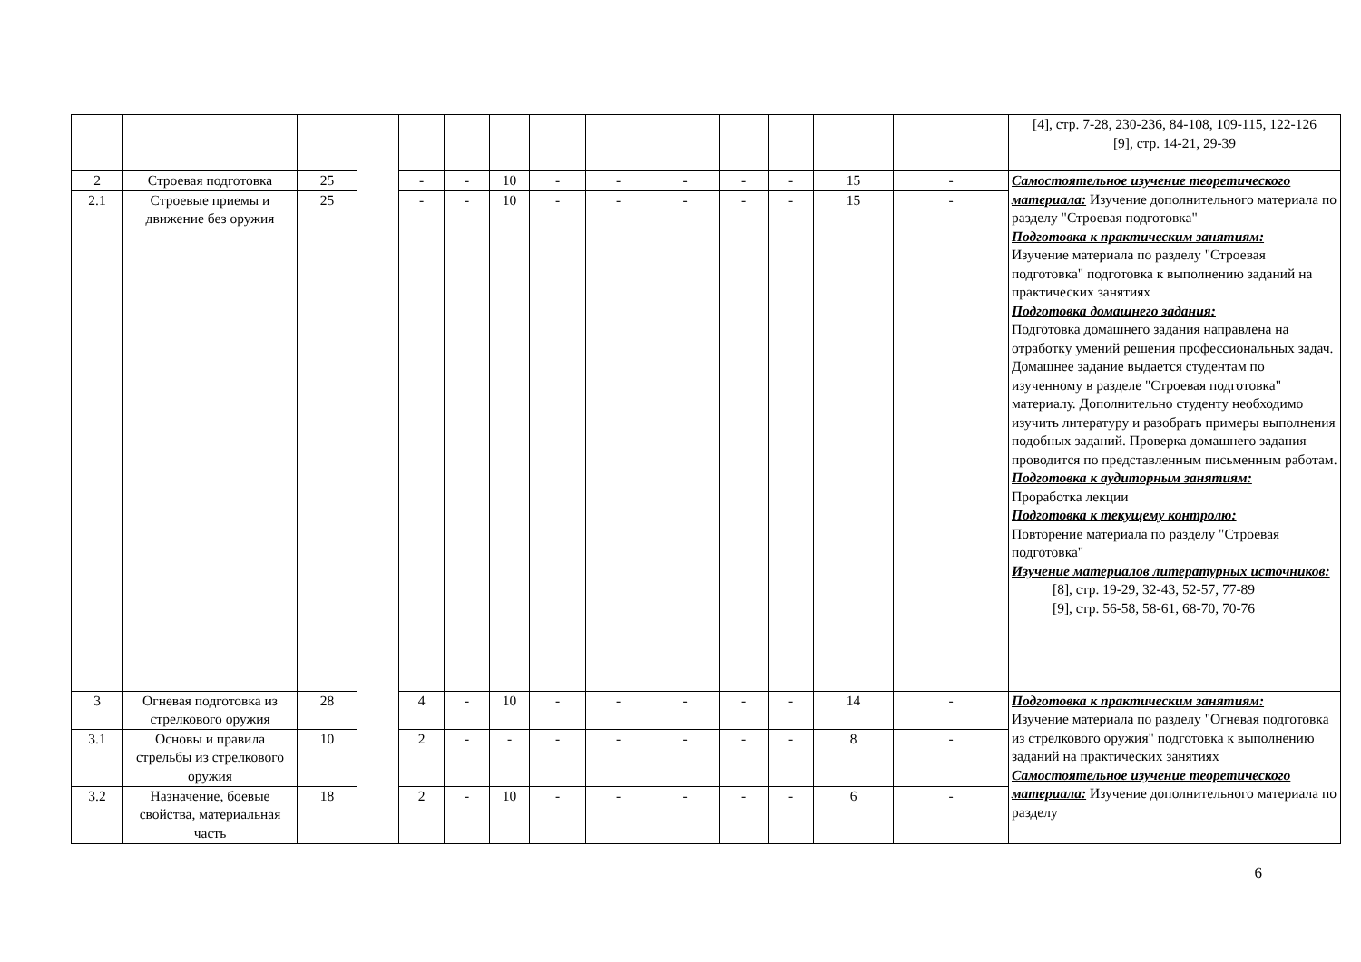| | | | | | | | | | | | | | | [4], стр. 7-28, 230-236, 84-108, 109-115, 122-126 [9], стр. 14-21, 29-39 |
| 2 | Строевая подготовка | 25 | | - | - | 10 | - | - | - | - | - | 15 | - | Самостоятельное изучение теоретического материала: Изучение дополнительного материала по разделу "Строевая подготовка" Подготовка к практическим занятиям: Изучение материала по разделу "Строевая подготовка" подготовка к выполнению заданий на практических занятиях Подготовка домашнего задания: Подготовка домашнего задания направлена на отработку умений решения профессиональных задач. Домашнее задание выдается студентам по изученному в разделе "Строевая подготовка" материалу. Дополнительно студенту необходимо изучить литературу и разобрать примеры выполнения подобных заданий. Проверка домашнего задания проводится по представленным письменным работам. Подготовка к аудиторным занятиям: Проработка лекции Подготовка к текущему контролю: Повторение материала по разделу "Строевая подготовка" Изучение материалов литературных источников: [8], стр. 19-29, 32-43, 52-57, 77-89 [9], стр. 56-58, 58-61, 68-70, 70-76 |
| 2.1 | Строевые приемы и движение без оружия | 25 | | - | - | 10 | - | - | - | - | - | 15 | - | |
| 3 | Огневая подготовка из стрелкового оружия | 28 | | 4 | - | 10 | - | - | - | - | - | 14 | - | Подготовка к практическим занятиям: Изучение материала по разделу "Огневая подготовка из стрелкового оружия" подготовка к выполнению заданий на практических занятиях Самостоятельное изучение теоретического материала: Изучение дополнительного материала по разделу |
| 3.1 | Основы и правила стрельбы из стрелкового оружия | 10 | | 2 | - | - | - | - | - | - | - | 8 | - | |
| 3.2 | Назначение, боевые свойства, материальная часть | 18 | | 2 | - | 10 | - | - | - | - | - | 6 | - | |
6